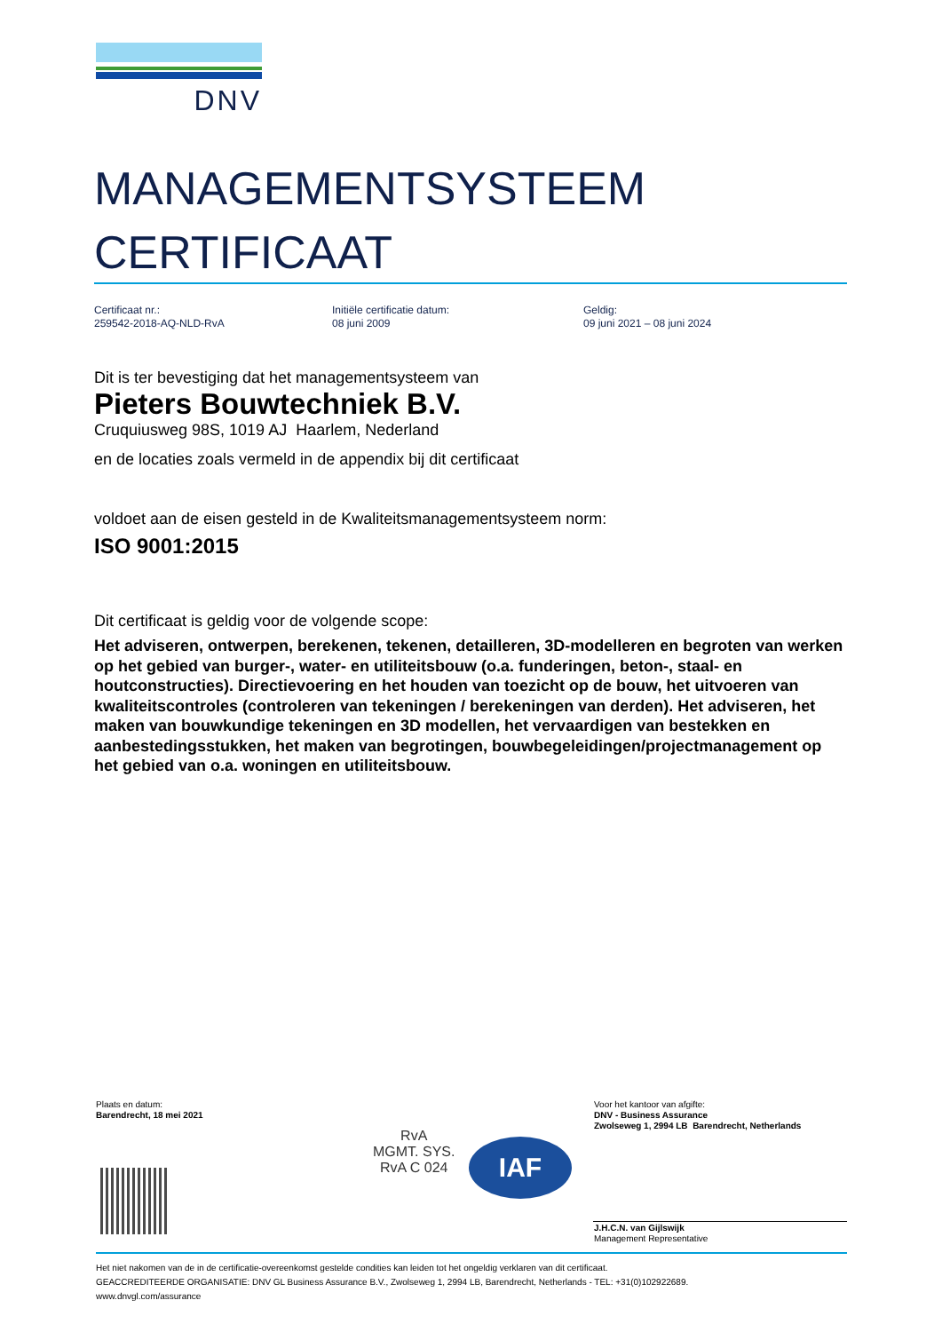DNV
MANAGEMENTSYSTEEM
CERTIFICAAT
Certificaat nr.:
259542-2018-AQ-NLD-RvA
Initiële certificatie datum:
08 juni 2009
Geldig:
09 juni 2021 – 08 juni 2024
Dit is ter bevestiging dat het managementsysteem van
Pieters Bouwtechniek B.V.
Cruquiusweg 98S, 1019 AJ Haarlem, Nederland
en de locaties zoals vermeld in de appendix bij dit certificaat
voldoet aan de eisen gesteld in de Kwaliteitsmanagementsysteem norm:
ISO 9001:2015
Dit certificaat is geldig voor de volgende scope:
Het adviseren, ontwerpen, berekenen, tekenen, detailleren, 3D-modelleren en begroten van werken op het gebied van burger-, water- en utiliteitsbouw (o.a. funderingen, beton-, staal- en houtconstructies). Directievoering en het houden van toezicht op de bouw, het uitvoeren van kwaliteitscontroles (controleren van tekeningen / berekeningen van derden). Het adviseren, het maken van bouwkundige tekeningen en 3D modellen, het vervaardigen van bestekken en aanbestedingsstukken, het maken van begrotingen, bouwbegeleidingen/projectmanagement op het gebied van o.a. woningen en utiliteitsbouw.
Plaats en datum:
Barendrecht, 18 mei 2021
Voor het kantoor van afgifte:
DNV - Business Assurance
Zwolseweg 1, 2994 LB Barendrecht, Netherlands
RvA
MGMT. SYS.
RvA C 024
IAF
J.H.C.N. van Gijlswijk
Management Representative
Het niet nakomen van de in de certificatie-overeenkomst gestelde condities kan leiden tot het ongeldig verklaren van dit certificaat.
GEACCREDITEERDE ORGANISATIE: DNV GL Business Assurance B.V., Zwolseweg 1, 2994 LB, Barendrecht, Netherlands - TEL: +31(0)102922689.
www.dnvgl.com/assurance